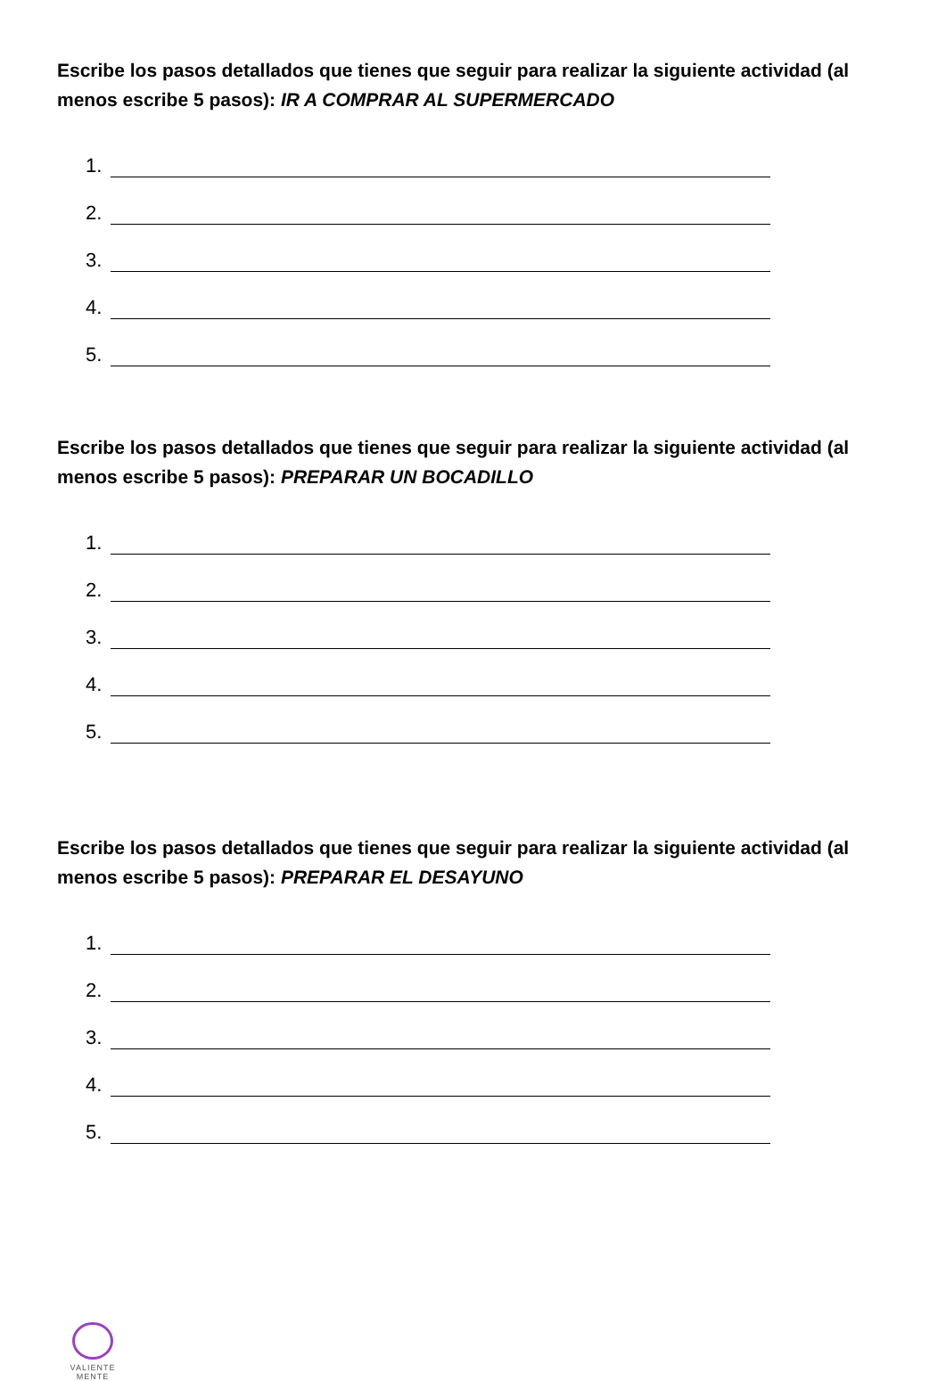Escribe los pasos detallados que tienes que seguir para realizar la siguiente actividad (al menos escribe 5 pasos): IR A COMPRAR AL SUPERMERCADO
1.
2.
3.
4.
5.
Escribe los pasos detallados que tienes que seguir para realizar la siguiente actividad (al menos escribe 5 pasos): PREPARAR UN BOCADILLO
1.
2.
3.
4.
5.
Escribe los pasos detallados que tienes que seguir para realizar la siguiente actividad (al menos escribe 5 pasos): PREPARAR EL DESAYUNO
1.
2.
3.
4.
5.
VALIENTE
MENTE